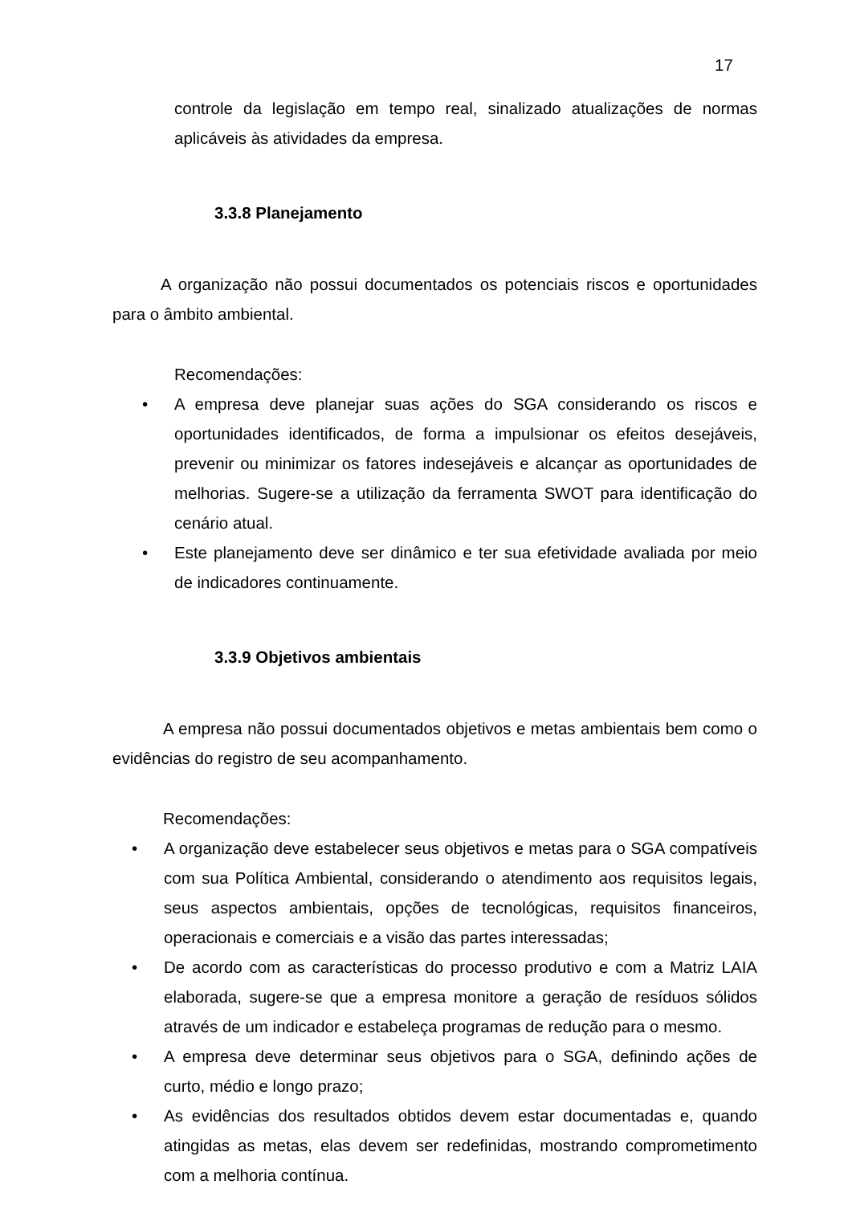17
controle da legislação em tempo real, sinalizado atualizações de normas aplicáveis às atividades da empresa.
3.3.8 Planejamento
A organização não possui documentados os potenciais riscos e oportunidades para o âmbito ambiental.
Recomendações:
• A empresa deve planejar suas ações do SGA considerando os riscos e oportunidades identificados, de forma a impulsionar os efeitos desejáveis, prevenir ou minimizar os fatores indesejáveis e alcançar as oportunidades de melhorias. Sugere-se a utilização da ferramenta SWOT para identificação do cenário atual.
• Este planejamento deve ser dinâmico e ter sua efetividade avaliada por meio de indicadores continuamente.
3.3.9 Objetivos ambientais
A empresa não possui documentados objetivos e metas ambientais bem como o evidências do registro de seu acompanhamento.
Recomendações:
• A organização deve estabelecer seus objetivos e metas para o SGA compatíveis com sua Política Ambiental, considerando o atendimento aos requisitos legais, seus aspectos ambientais, opções de tecnológicas, requisitos financeiros, operacionais e comerciais e a visão das partes interessadas;
• De acordo com as características do processo produtivo e com a Matriz LAIA elaborada, sugere-se que a empresa monitore a geração de resíduos sólidos através de um indicador e estabeleça programas de redução para o mesmo.
• A empresa deve determinar seus objetivos para o SGA, definindo ações de curto, médio e longo prazo;
• As evidências dos resultados obtidos devem estar documentadas e, quando atingidas as metas, elas devem ser redefinidas, mostrando comprometimento com a melhoria contínua.